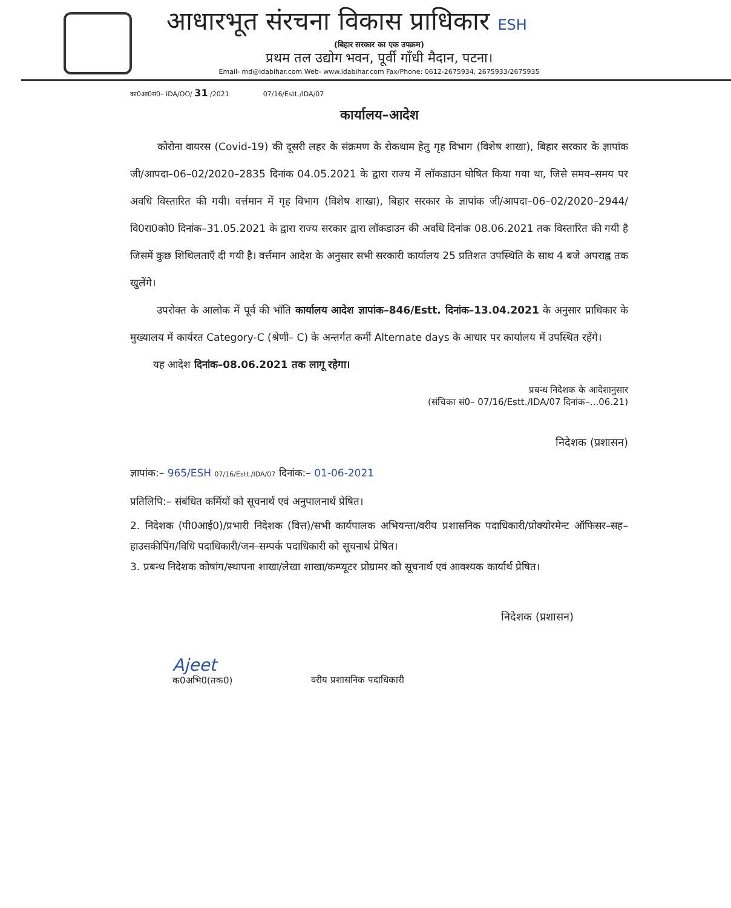आधारभूत संरचना विकास प्राधिकार ESH
(बिहार सरकार का एक उपक्रम)
प्रथम तल उद्योग भवन, पूर्वी गाँधी मैदान, पटना।
Email- md@idabihar.com Web- www.idabihar.com Fax/Phone: 0612-2675934, 2675933/2675935
का0आ0सं0– IDA/OO/ 31 /2021 07/16/Estt./IDA/07
कार्यालय–आदेश
कोरोना वायरस (Covid-19) की दूसरी लहर के संक्रमण के रोकथाम हेतु गृह विभाग (विशेष शाखा), बिहार सरकार के ज्ञापांक जी/आपदा–06–02/2020–2835 दिनांक 04.05.2021 के द्वारा राज्य में लॉकडाउन घोषित किया गया था, जिसे समय–समय पर अवधि विस्तारित की गयी। वर्त्तमान में गृह विभाग (विशेष शाखा), बिहार सरकार के ज्ञापांक जी/आपदा–06–02/2020–2944/वि0रा0को0 दिनांक–31.05.2021 के द्वारा राज्य सरकार द्वारा लॉकडाउन की अवधि दिनांक 08.06.2021 तक विस्तारित की गयी है जिसमें कुछ शिथिलताएँ दी गयी है। वर्त्तमान आदेश के अनुसार सभी सरकारी कार्यालय 25 प्रतिशत उपस्थिति के साथ 4 बजे अपराह्न तक खुलेंगे।
उपरोक्त के आलोक में पूर्व की भाँति कार्यालय आदेश ज्ञापांक–846/Estt. दिनांक–13.04.2021 के अनुसार प्राधिकार के मुख्यालय में कार्यरत Category-C (श्रेणी– C) के अन्तर्गत कर्मी Alternate days के आधार पर कार्यालय में उपस्थित रहेंगे।
यह आदेश दिनांक–08.06.2021 तक लागू रहेगा।
प्रबन्ध निदेशक के आदेशानुसार
(संचिका सं0– 07/16/Estt./IDA/07 दिनांक–...06.21)
निदेशक (प्रशासन)
ज्ञापांक:– 965/ESH 07/16/Estt./IDA/07 दिनांक:– 01-06-2021
प्रतिलिपि:– संबंधित कर्मियों को सूचनार्थ एवं अनुपालनार्थ प्रेषित।
2. निदेशक (पी0आई0)/प्रभारी निदेशक (वित्त)/सभी कार्यपालक अभियन्ता/वरीय प्रशासनिक पदाधिकारी/प्रोक्योरमेन्ट ऑफिसर–सह–हाउसकीपिंग/विधि पदाधिकारी/जन–सम्पर्क पदाधिकारी को सूचनार्थ प्रेषित।
3. प्रबन्ध निदेशक कोषांग/स्थापना शाखा/लेखा शाखा/कम्प्यूटर प्रोग्रामर को सूचनार्थ एवं आवश्यक कार्यार्थ प्रेषित।
निदेशक (प्रशासन)
Ajeet
क0अभि0(तक0)
वरीय प्रशासनिक पदाधिकारी